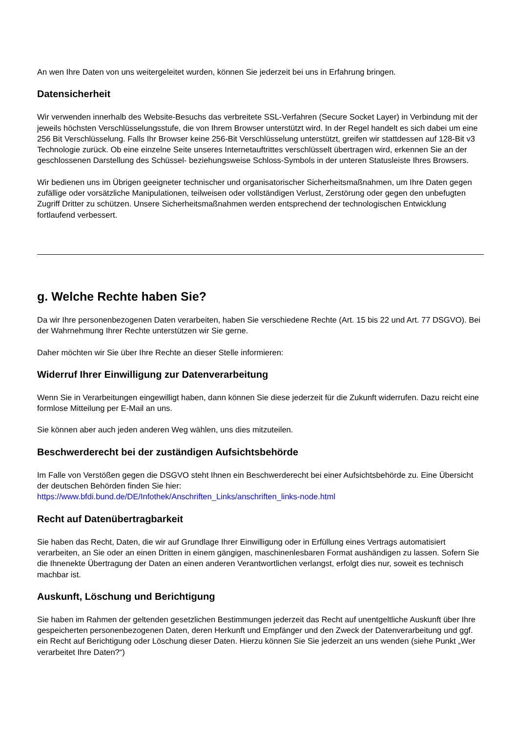An wen Ihre Daten von uns weitergeleitet wurden, können Sie jederzeit bei uns in Erfahrung bringen.
Datensicherheit
Wir verwenden innerhalb des Website-Besuchs das verbreitete SSL-Verfahren (Secure Socket Layer) in Verbindung mit der jeweils höchsten Verschlüsselungsstufe, die von Ihrem Browser unterstützt wird. In der Regel handelt es sich dabei um eine 256 Bit Verschlüsselung. Falls Ihr Browser keine 256-Bit Verschlüsselung unterstützt, greifen wir stattdessen auf 128-Bit v3 Technologie zurück. Ob eine einzelne Seite unseres Internetauftrittes verschlüsselt übertragen wird, erkennen Sie an der geschlossenen Darstellung des Schüssel- beziehungsweise Schloss-Symbols in der unteren Statusleiste Ihres Browsers.
Wir bedienen uns im Übrigen geeigneter technischer und organisatorischer Sicherheitsmaßnahmen, um Ihre Daten gegen zufällige oder vorsätzliche Manipulationen, teilweisen oder vollständigen Verlust, Zerstörung oder gegen den unbefugten Zugriff Dritter zu schützen. Unsere Sicherheitsmaßnahmen werden entsprechend der technologischen Entwicklung fortlaufend verbessert.
g. Welche Rechte haben Sie?
Da wir Ihre personenbezogenen Daten verarbeiten, haben Sie verschiedene Rechte (Art. 15 bis 22 und Art. 77 DSGVO). Bei der Wahrnehmung Ihrer Rechte unterstützen wir Sie gerne.
Daher möchten wir Sie über Ihre Rechte an dieser Stelle informieren:
Widerruf Ihrer Einwilligung zur Datenverarbeitung
Wenn Sie in Verarbeitungen eingewilligt haben, dann können Sie diese jederzeit für die Zukunft widerrufen. Dazu reicht eine formlose Mitteilung per E-Mail an uns.
Sie können aber auch jeden anderen Weg wählen, uns dies mitzuteilen.
Beschwerderecht bei der zuständigen Aufsichtsbehörde
Im Falle von Verstößen gegen die DSGVO steht Ihnen ein Beschwerderecht bei einer Aufsichtsbehörde zu. Eine Übersicht der deutschen Behörden finden Sie hier:
https://www.bfdi.bund.de/DE/Infothek/Anschriften_Links/anschriften_links-node.html
Recht auf Datenübertragbarkeit
Sie haben das Recht, Daten, die wir auf Grundlage Ihrer Einwilligung oder in Erfüllung eines Vertrags automatisiert verarbeiten, an Sie oder an einen Dritten in einem gängigen, maschinenlesbaren Format aushändigen zu lassen. Sofern Sie die Ihnenekte Übertragung der Daten an einen anderen Verantwortlichen verlangst, erfolgt dies nur, soweit es technisch machbar ist.
Auskunft, Löschung und Berichtigung
Sie haben im Rahmen der geltenden gesetzlichen Bestimmungen jederzeit das Recht auf unentgeltliche Auskunft über Ihre gespeicherten personenbezogenen Daten, deren Herkunft und Empfänger und den Zweck der Datenverarbeitung und ggf. ein Recht auf Berichtigung oder Löschung dieser Daten. Hierzu können Sie Sie jederzeit an uns wenden (siehe Punkt „Wer verarbeitet Ihre Daten?“)